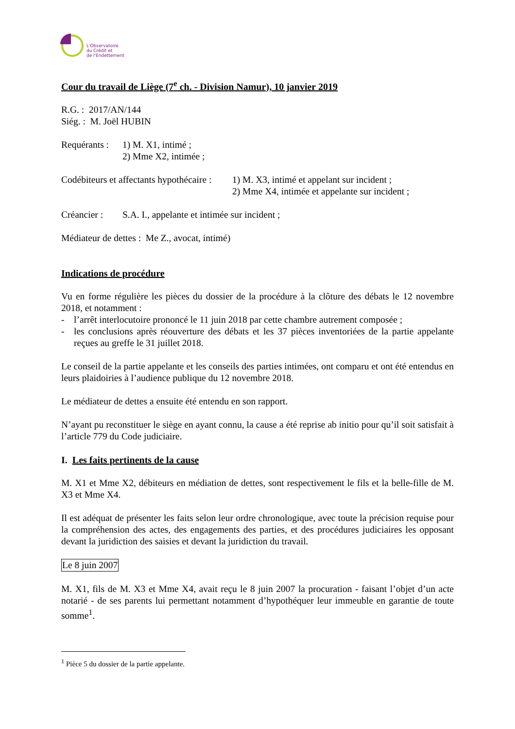L'Observatoire
du Crédit et
de l'Endettement
Cour du travail de Liège (7<sup>e</sup> ch. - Division Namur), 10 janvier 2019
R.G. : 2017/AN/144
Siég. : M. Joël HUBIN
Requérants :
1) M. X1, intimé ;
2) Mme X2, intimée ;
Codébiteurs et affectants hypothécaire :
1) M. X3, intimé et appelant sur incident ;
2) Mme X4, intimée et appelante sur incident ;
Créancier :
S.A. I., appelante et intimée sur incident ;
Médiateur de dettes : Me Z., avocat, intimé)
Indications de procédure
Vu en forme régulière les pièces du dossier de la procédure à la clôture des débats le 12 novembre 2018, et notamment :
- l’arrêt interlocutoire prononcé le 11 juin 2018 par cette chambre autrement composée ;
- les conclusions après réouverture des débats et les 37 pièces inventoriées de la partie appelante reçues au greffe le 31 juillet 2018.
Le conseil de la partie appelante et les conseils des parties intimées, ont comparu et ont été entendus en leurs plaidoiries à l’audience publique du 12 novembre 2018.
Le médiateur de dettes a ensuite été entendu en son rapport.
N’ayant pu reconstituer le siège en ayant connu, la cause a été reprise ab initio pour qu’il soit satisfait à l’article 779 du Code judiciaire.
I. Les faits pertinents de la cause
M. X1 et Mme X2, débiteurs en médiation de dettes, sont respectivement le fils et la belle-fille de M. X3 et Mme X4.
Il est adéquat de présenter les faits selon leur ordre chronologique, avec toute la précision requise pour la compréhension des actes, des engagements des parties, et des procédures judiciaires les opposant devant la juridiction des saisies et devant la juridiction du travail.
Le 8 juin 2007
M. X1, fils de M. X3 et Mme X4, avait reçu le 8 juin 2007 la procuration - faisant l’objet d’un acte notarié - de ses parents lui permettant notamment d’hypothéquer leur immeuble en garantie de toute somme<sup>1</sup>.
<sup>1</sup> Pièce 5 du dossier de la partie appelante.